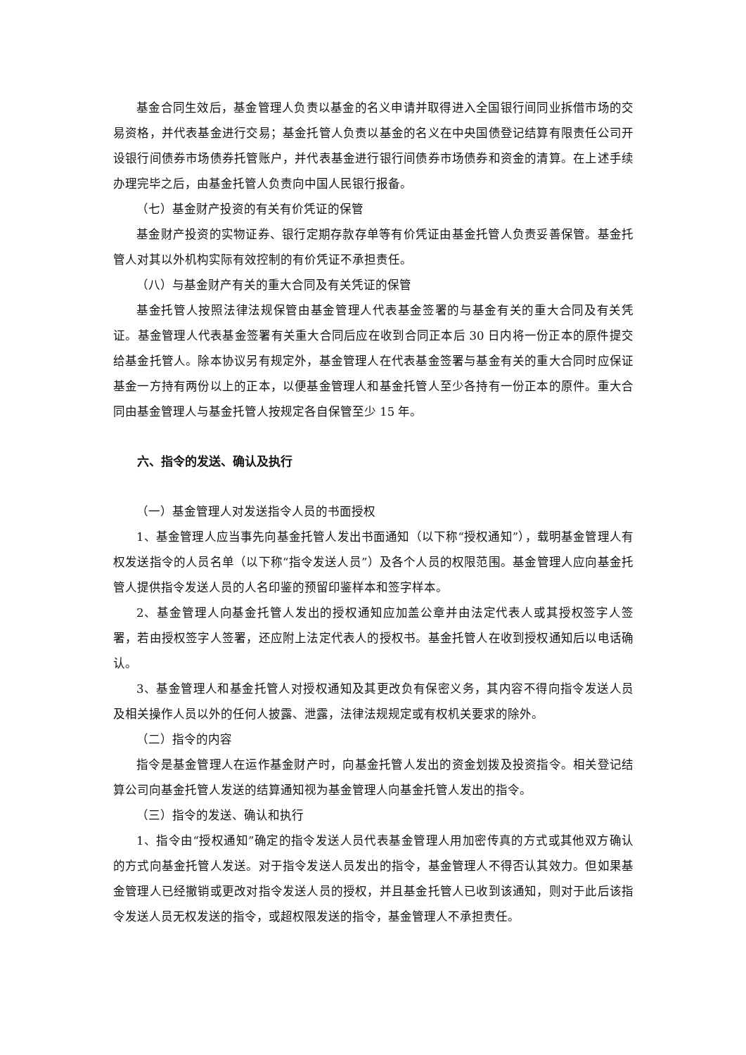基金合同生效后，基金管理人负责以基金的名义申请并取得进入全国银行间同业拆借市场的交易资格，并代表基金进行交易；基金托管人负责以基金的名义在中央国债登记结算有限责任公司开设银行间债券市场债券托管账户，并代表基金进行银行间债券市场债券和资金的清算。在上述手续办理完毕之后，由基金托管人负责向中国人民银行报备。
（七）基金财产投资的有关有价凭证的保管
基金财产投资的实物证券、银行定期存款存单等有价凭证由基金托管人负责妥善保管。基金托管人对其以外机构实际有效控制的有价凭证不承担责任。
（八）与基金财产有关的重大合同及有关凭证的保管
基金托管人按照法律法规保管由基金管理人代表基金签署的与基金有关的重大合同及有关凭证。基金管理人代表基金签署有关重大合同后应在收到合同正本后 30 日内将一份正本的原件提交给基金托管人。除本协议另有规定外，基金管理人在代表基金签署与基金有关的重大合同时应保证基金一方持有两份以上的正本，以便基金管理人和基金托管人至少各持有一份正本的原件。重大合同由基金管理人与基金托管人按规定各自保管至少 15 年。
六、指令的发送、确认及执行
（一）基金管理人对发送指令人员的书面授权
1、基金管理人应当事先向基金托管人发出书面通知（以下称“授权通知”），载明基金管理人有权发送指令的人员名单（以下称“指令发送人员”）及各个人员的权限范围。基金管理人应向基金托管人提供指令发送人员的人名印鉴的预留印鉴样本和签字样本。
2、基金管理人向基金托管人发出的授权通知应加盖公章并由法定代表人或其授权签字人签署，若由授权签字人签署，还应附上法定代表人的授权书。基金托管人在收到授权通知后以电话确认。
3、基金管理人和基金托管人对授权通知及其更改负有保密义务，其内容不得向指令发送人员及相关操作人员以外的任何人披露、泄露，法律法规规定或有权机关要求的除外。
（二）指令的内容
指令是基金管理人在运作基金财产时，向基金托管人发出的资金划拨及投资指令。相关登记结算公司向基金托管人发送的结算通知视为基金管理人向基金托管人发出的指令。
（三）指令的发送、确认和执行
1、指令由“授权通知”确定的指令发送人员代表基金管理人用加密传真的方式或其他双方确认的方式向基金托管人发送。对于指令发送人员发出的指令，基金管理人不得否认其效力。但如果基金管理人已经撤销或更改对指令发送人员的授权，并且基金托管人已收到该通知，则对于此后该指令发送人员无权发送的指令，或超权限发送的指令，基金管理人不承担责任。